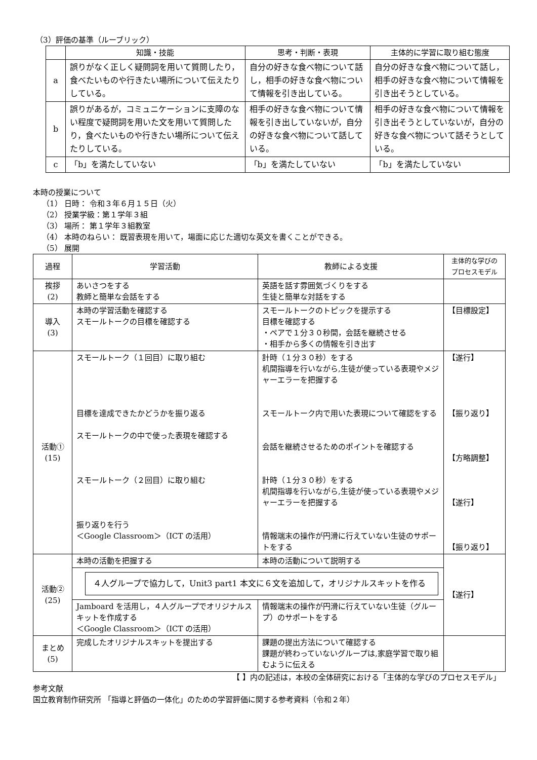（3）評価の基準（ルーブリック）
| | 知識・技能 | 思考・判断・表現 | 主体的に学習に取り組む態度 |
| --- | --- | --- | --- |
| a | 誤りがなく正しく疑問詞を用いて質問したり，食べたいものや行きたい場所について伝えたりしている。 | 自分の好きな食べ物について話し，相手の好きな食べ物について情報を引き出している。 | 自分の好きな食べ物について話し，相手の好きな食べ物について情報を引き出そうとしている。 |
| b | 誤りがあるが，コミュニケーションに支障のない程度で疑問詞を用いた文を用いて質問したり，食べたいものや行きたい場所について伝えたりしている。 | 相手の好きな食べ物について情報を引き出していないが，自分の好きな食べ物について話している。 | 相手の好きな食べ物について情報を引き出そうとしていないが，自分の好きな食べ物について話そうとしている。 |
| c | 「b」を満たしていない | 「b」を満たしていない | 「b」を満たしていない |
本時の授業について
（1） 日時： 令和３年６月１５日（火）
（2） 授業学級：第１学年３組
（3） 場所： 第１学年３組教室
（4） 本時のねらい： 既習表現を用いて，場面に応じた適切な英文を書くことができる。
（5） 展開
| 過程 | 学習活動 | 教師による支援 | 主体的な学びの プロセスモデル |
| --- | --- | --- | --- |
| 挨拶 (2) | あいさつをする 教師と簡単な会話をする | 英語を話す雰囲気づくりをする 生徒と簡単な対話をする | |
| 導入 (3) | 本時の学習活動を確認する スモールトークの目標を確認する | スモールトークのトピックを提示する 目標を確認する ・ペアで１分３０秒間，会話を継続させる ・相手から多くの情報を引き出す | 【目標設定】 |
| 活動① (15) | スモールトーク（１回目）に取り組む 目標を達成できたかどうかを振り返る スモールトークの中で使った表現を確認する スモールトーク（２回目）に取り組む 振り返りを行う ＜Google Classroom＞（ICT の活用） | 計時（１分３０秒）をする 机間指導を行いながら,生徒が使っている表現やメジャーエラーを把握する スモールトーク内で用いた表現について確認をする 会話を継続させるためのポイントを確認する 計時（１分３０秒）をする 机間指導を行いながら,生徒が使っている表現やメジャーエラーを把握する 情報端末の操作が円滑に行えていない生徒のサポートをする | 【遂行】 【振り返り】 【方略調整】 【遂行】 【振り返り】 |
| 活動② (25) | 本時の活動を把握する | 本時の活動について説明する | 【遂行】 |
| | ４人グループで協力して，Unit3 part1 本文に６文を追加して，オリジナルスキットを作る | | |
| | Jamboard を活用し，４人グループでオリジナルスキットを作成する ＜Google Classroom＞（ICT の活用） | 情報端末の操作が円滑に行えていない生徒（グループ）のサポートをする | |
| まとめ (5) | 完成したオリジナルスキットを提出する | 課題の提出方法について確認する 課題が終わっていないグループは,家庭学習で取り組むように伝える | |
【 】内の記述は，本校の全体研究における「主体的な学びのプロセスモデル」
参考文献
国立教育制作研究所 「指導と評価の一体化」のための学習評価に関する参考資料（令和２年）